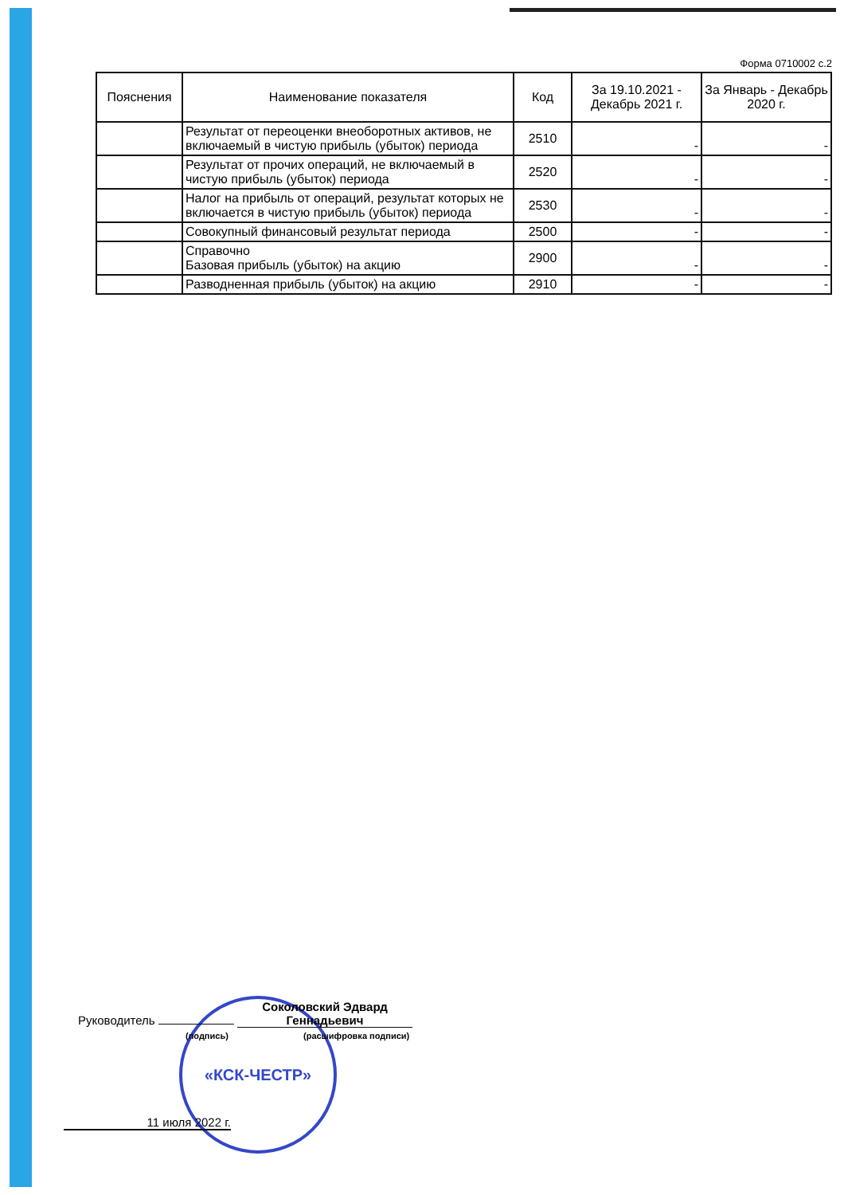Форма 0710002 с.2
| Пояснения | Наименование показателя | Код | За 19.10.2021 - Декабрь 2021 г. | За Январь - Декабрь 2020 г. |
| --- | --- | --- | --- | --- |
| | Результат от переоценки внеоборотных активов, не включаемый в чистую прибыль (убыток) периода | 2510 | - | - |
| | Результат от прочих операций, не включаемый в чистую прибыль (убыток) периода | 2520 | - | - |
| | Налог на прибыль от операций, результат которых не включается в чистую прибыль (убыток) периода | 2530 | - | - |
| | Совокупный финансовый результат периода | 2500 | - | - |
| | Справочно Базовая прибыль (убыток) на акцию | 2900 | - | - |
| | Разводненная прибыль (убыток) на акцию | 2910 | - | - |
«КСК-ЧЕСТР»
Руководитель Соколовский Эдвард Геннадьевич
(подпись) (расшифровка подписи)
11 июля 2022 г.